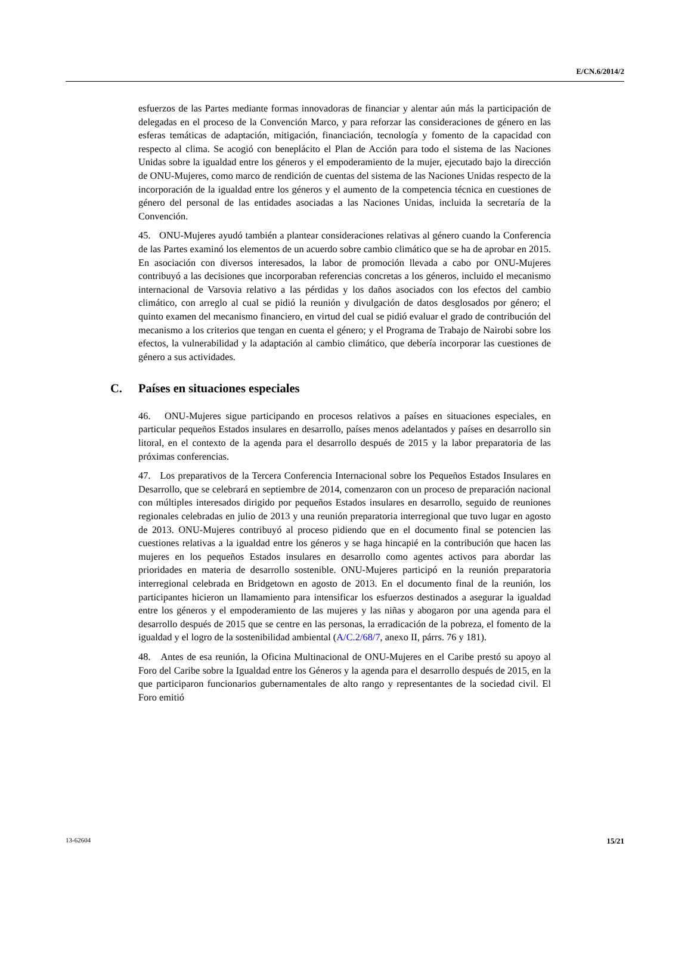E/CN.6/2014/2
esfuerzos de las Partes mediante formas innovadoras de financiar y alentar aún más la participación de delegadas en el proceso de la Convención Marco, y para reforzar las consideraciones de género en las esferas temáticas de adaptación, mitigación, financiación, tecnología y fomento de la capacidad con respecto al clima. Se acogió con beneplácito el Plan de Acción para todo el sistema de las Naciones Unidas sobre la igualdad entre los géneros y el empoderamiento de la mujer, ejecutado bajo la dirección de ONU-Mujeres, como marco de rendición de cuentas del sistema de las Naciones Unidas respecto de la incorporación de la igualdad entre los géneros y el aumento de la competencia técnica en cuestiones de género del personal de las entidades asociadas a las Naciones Unidas, incluida la secretaría de la Convención.
45. ONU-Mujeres ayudó también a plantear consideraciones relativas al género cuando la Conferencia de las Partes examinó los elementos de un acuerdo sobre cambio climático que se ha de aprobar en 2015. En asociación con diversos interesados, la labor de promoción llevada a cabo por ONU-Mujeres contribuyó a las decisiones que incorporaban referencias concretas a los géneros, incluido el mecanismo internacional de Varsovia relativo a las pérdidas y los daños asociados con los efectos del cambio climático, con arreglo al cual se pidió la reunión y divulgación de datos desglosados por género; el quinto examen del mecanismo financiero, en virtud del cual se pidió evaluar el grado de contribución del mecanismo a los criterios que tengan en cuenta el género; y el Programa de Trabajo de Nairobi sobre los efectos, la vulnerabilidad y la adaptación al cambio climático, que debería incorporar las cuestiones de género a sus actividades.
C. Países en situaciones especiales
46. ONU-Mujeres sigue participando en procesos relativos a países en situaciones especiales, en particular pequeños Estados insulares en desarrollo, países menos adelantados y países en desarrollo sin litoral, en el contexto de la agenda para el desarrollo después de 2015 y la labor preparatoria de las próximas conferencias.
47. Los preparativos de la Tercera Conferencia Internacional sobre los Pequeños Estados Insulares en Desarrollo, que se celebrará en septiembre de 2014, comenzaron con un proceso de preparación nacional con múltiples interesados dirigido por pequeños Estados insulares en desarrollo, seguido de reuniones regionales celebradas en julio de 2013 y una reunión preparatoria interregional que tuvo lugar en agosto de 2013. ONU-Mujeres contribuyó al proceso pidiendo que en el documento final se potencien las cuestiones relativas a la igualdad entre los géneros y se haga hincapié en la contribución que hacen las mujeres en los pequeños Estados insulares en desarrollo como agentes activos para abordar las prioridades en materia de desarrollo sostenible. ONU-Mujeres participó en la reunión preparatoria interregional celebrada en Bridgetown en agosto de 2013. En el documento final de la reunión, los participantes hicieron un llamamiento para intensificar los esfuerzos destinados a asegurar la igualdad entre los géneros y el empoderamiento de las mujeres y las niñas y abogaron por una agenda para el desarrollo después de 2015 que se centre en las personas, la erradicación de la pobreza, el fomento de la igualdad y el logro de la sostenibilidad ambiental (A/C.2/68/7, anexo II, párrs. 76 y 181).
48. Antes de esa reunión, la Oficina Multinacional de ONU-Mujeres en el Caribe prestó su apoyo al Foro del Caribe sobre la Igualdad entre los Géneros y la agenda para el desarrollo después de 2015, en la que participaron funcionarios gubernamentales de alto rango y representantes de la sociedad civil. El Foro emitió
13-62604 15/21